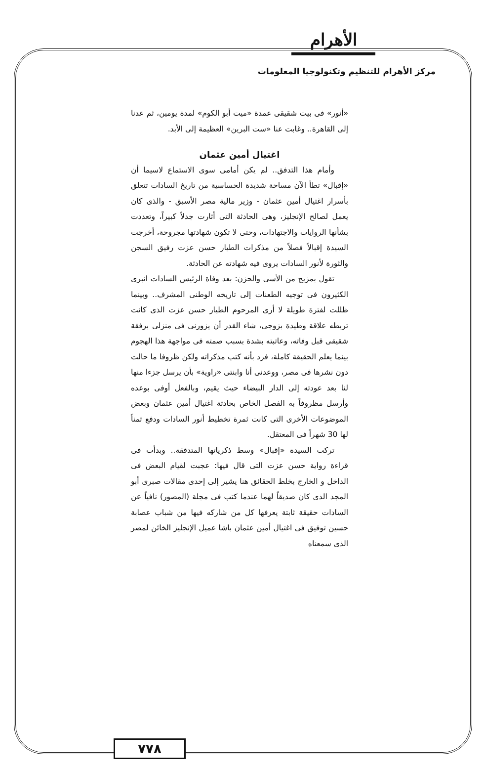الأهرام
مركز الأهرام للتنظيم وتكنولوجيا المعلومات
«أنور» فى بيت شقيقى عمدة «ميت أبو الكوم» لمدة يومين، ثم عدنا إلى القاهرة.. وغابت عنا «ست البرين» العظيمة إلى الأبد.
اغتيال أمين عثمان
وأمام هذا التدفق.. لم يكن أمامى سوى الاستماع لاسيما أن «إقبال» تطأ الآن مساحة شديدة الحساسية من تاريخ السادات تتعلق بأسرار اغتيال أمين عثمان - وزير مالية مصر الأسبق - والذى كان يعمل لصالح الإنجليز، وهى الحادثة التى أثارت جدلاً كبيراً، وتعددت بشأنها الروايات والاجتهادات، وحتى لا تكون شهادتها مجروحة، أخرجت السيدة إقبالاً فصلاً من مذكرات الطيار حسن عزت رفيق السجن والثورة لأنور السادات يروى فيه شهادته عن الحادثة.
تقول بمزيج من الأسى والحزن: بعد وفاة الرئيس السادات انبرى الكثيرون فى توجيه الطعنات إلى تاريخه الوطنى المشرف.. وبينما ظللت لفترة طويلة لا أرى المرحوم الطيار حسن عزت الذى كانت تربطه علاقة وطيدة بزوجى، شاء القدر أن يزورنى فى منزلى برفقة شقيقى قبل وفاته، وعاتبته بشدة بسبب صمته فى مواجهة هذا الهجوم بينما يعلم الحقيقة كاملة، فرد بأنه كتب مذكراته ولكن ظروفا ما حالت دون نشرها فى مصر، ووعدنى أنا وابنتى «راوية» بأن يرسل جزءا منها لنا بعد عودته إلى الدار البيضاء حيث يقيم، وبالفعل أوفى بوعده وأرسل مظروفاً به الفصل الخاص بحادثة اغتيال أمين عثمان وبعض الموضوعات الأخرى التى كانت ثمرة تخطيط أنور السادات ودفع ثمناً لها 30 شهراً فى المعتقل.
تركت السيدة «إقبال» وسط ذكرياتها المتدفقة.. وبدأت فى قراءة رواية حسن عزت التى قال فيها: عجبت لقيام البعض فى الداخل و الخارج بخلط الحقائق هنا يشير إلى إحدى مقالات صبرى أبو المجد الذى كان صديقاً لهما عندما كتب فى مجلة (المصور) نافياً عن السادات حقيقة ثابتة يعرفها كل من شاركه فيها من شباب عصابة حسين توفيق فى اغتيال أمين عثمان باشا عميل الإنجليز الخائن لمصر الذى سمعناه
٧٧٨